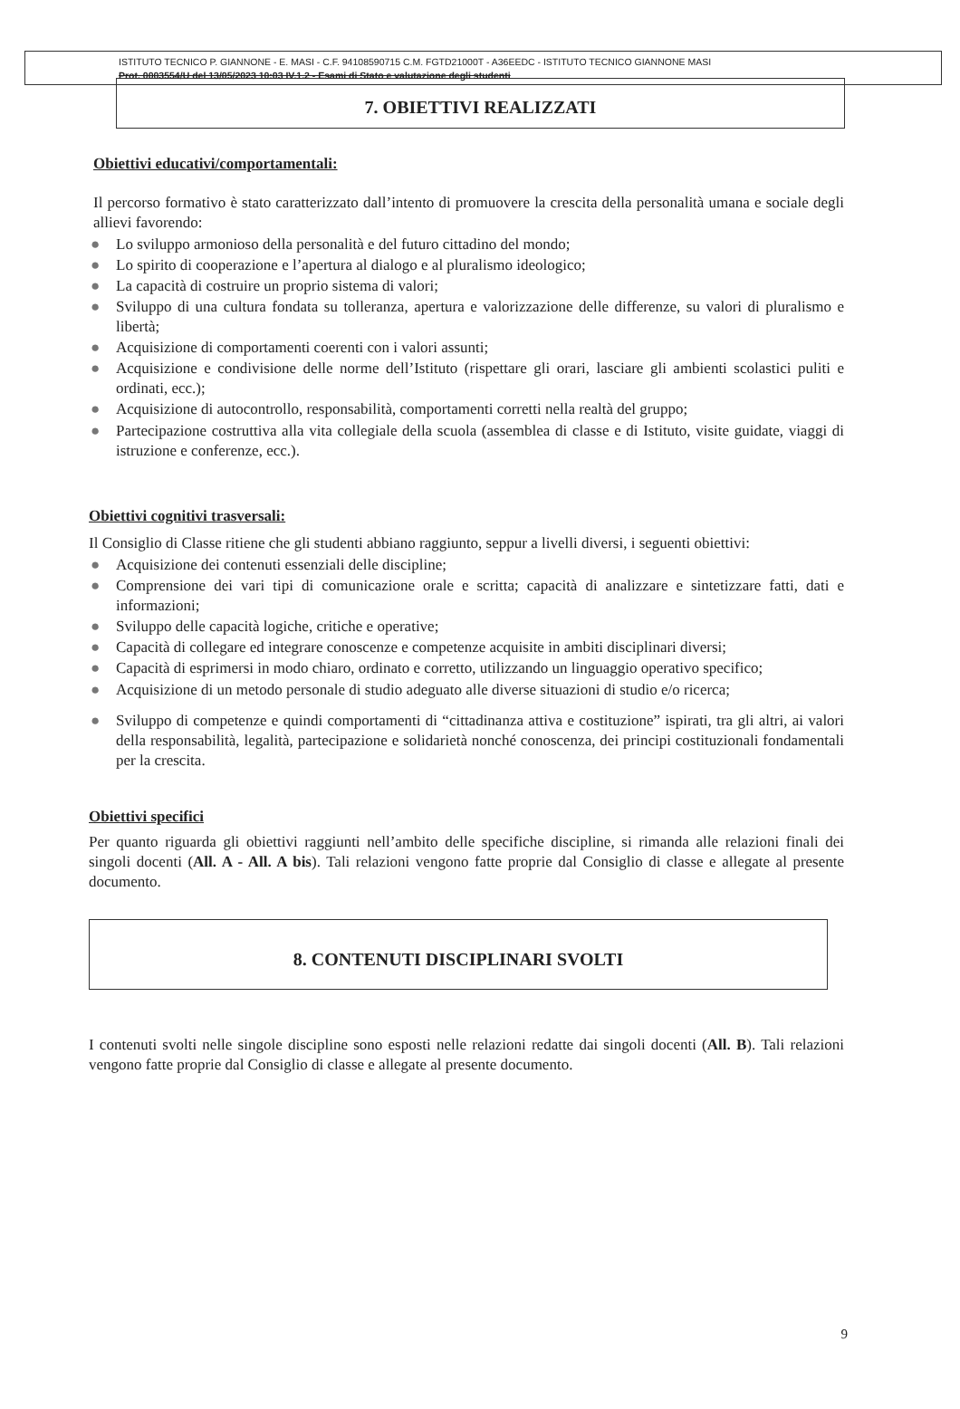ISTITUTO TECNICO P. GIANNONE - E. MASI - C.F. 94108590715 C.M. FGTD21000T - A36EEDC - ISTITUTO TECNICO GIANNONE MASI
Prot. 0003554/U del 13/05/2023 10:03 IV.1.2 - Esami di Stato e valutazione degli studenti
7. OBIETTIVI REALIZZATI
Obiettivi educativi/comportamentali:
Il percorso formativo è stato caratterizzato dall’intento di promuovere la crescita della personalità umana e sociale degli allievi favorendo:
● Lo sviluppo armonioso della personalità e del futuro cittadino del mondo;
● Lo spirito di cooperazione e l’apertura al dialogo e al pluralismo ideologico;
● La capacità di costruire un proprio sistema di valori;
● Sviluppo di una cultura fondata su tolleranza, apertura e valorizzazione delle differenze, su valori di pluralismo e libertà;
● Acquisizione di comportamenti coerenti con i valori assunti;
● Acquisizione e condivisione delle norme dell’Istituto (rispettare gli orari, lasciare gli ambienti scolastici puliti e ordinati, ecc.);
● Acquisizione di autocontrollo, responsabilità, comportamenti corretti nella realtà del gruppo;
● Partecipazione costruttiva alla vita collegiale della scuola (assemblea di classe e di Istituto, visite guidate, viaggi di istruzione e conferenze, ecc.).
Obiettivi cognitivi trasversali:
Il Consiglio di Classe ritiene che gli studenti abbiano raggiunto, seppur a livelli diversi, i seguenti obiettivi:
● Acquisizione dei contenuti essenziali delle discipline;
● Comprensione dei vari tipi di comunicazione orale e scritta; capacità di analizzare e sintetizzare fatti, dati e informazioni;
● Sviluppo delle capacità logiche, critiche e operative;
● Capacità di collegare ed integrare conoscenze e competenze acquisite in ambiti disciplinari diversi;
● Capacità di esprimersi in modo chiaro, ordinato e corretto, utilizzando un linguaggio operativo specifico;
● Acquisizione di un metodo personale di studio adeguato alle diverse situazioni di studio e/o ricerca;
● Sviluppo di competenze e quindi comportamenti di “cittadinanza attiva e costituzione” ispirati, tra gli altri, ai valori della responsabilità, legalità, partecipazione e solidarietà nonché conoscenza, dei principi costituzionali fondamentali per la crescita.
Obiettivi specifici
Per quanto riguarda gli obiettivi raggiunti nell’ambito delle specifiche discipline, si rimanda alle relazioni finali dei singoli docenti (All. A - All. A bis). Tali relazioni vengono fatte proprie dal Consiglio di classe e allegate al presente documento.
8. CONTENUTI DISCIPLINARI SVOLTI
I contenuti svolti nelle singole discipline sono esposti nelle relazioni redatte dai singoli docenti (All. B). Tali relazioni vengono fatte proprie dal Consiglio di classe e allegate al presente documento.
9